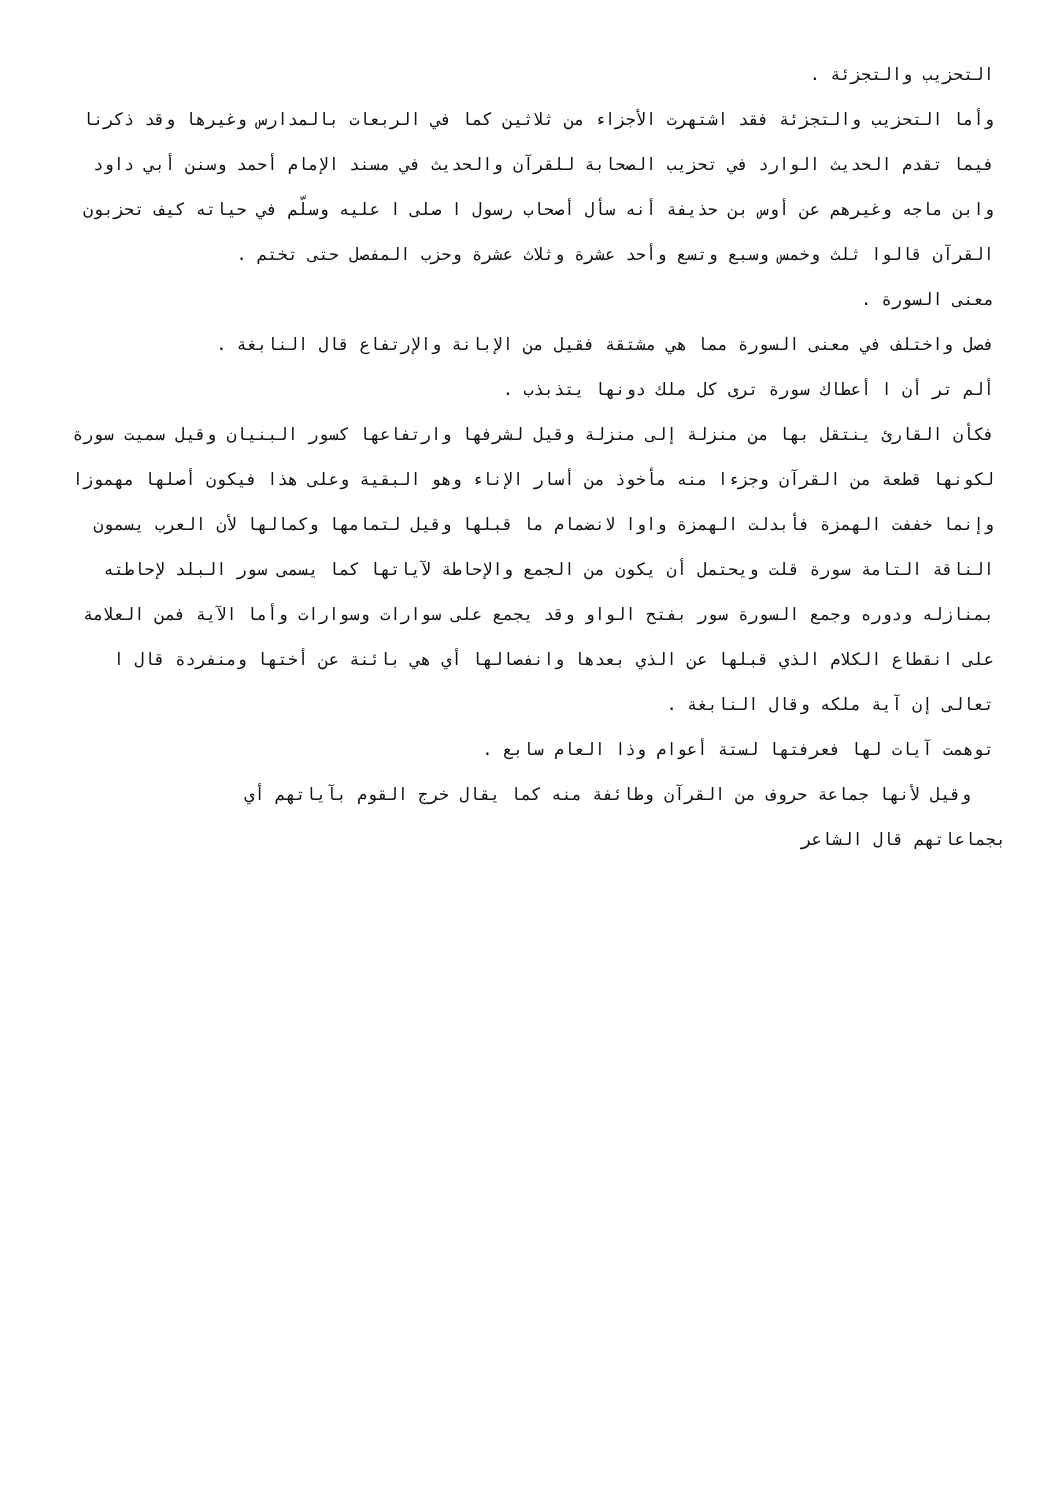التحزيب والتجزئة .
وأما التحزيب والتجزئة فقد اشتهرت الأجزاء من ثلاثين كما في الربعات بالمدارس وغيرها وقد ذكرنا فيما تقدم الحديث الوارد في تحزيب الصحابة للقرآن والحديث في مسند الإمام أحمد وسنن أبي داود وابن ماجه وغيرهم عن أوس بن حذيفة أنه سأل أصحاب رسول ا صلى ا عليه وسلّم في حياته كيف تحزبون القرآن قالوا ثلث وخمس وسبع وتسع وأحد عشرة وثلاث عشرة وحزب المفصل حتى تختم .
معنى السورة .
فصل واختلف في معنى السورة مما هي مشتقة فقيل من الإبانة والإرتفاع قال النابغة .
ألم تر أن ا أعطاك سورة ترى كل ملك دونها يتذبذب .
فكأن القارئ ينتقل بها من منزلة إلى منزلة وقيل لشرفها وارتفاعها كسور البنيان وقيل سميت سورة لكونها قطعة من القرآن وجزءا منه مأخوذ من أسار الإناء وهو البقية وعلى هذا فيكون أصلها مهموزا وإنما خففت الهمزة فأبدلت الهمزة واوا لانضمام ما قبلها وقيل لتمامها وكمالها لأن العرب يسمون الناقة التامة سورة قلت ويحتمل أن يكون من الجمع والإحاطة لآياتها كما يسمى سور البلد لإحاطته بمنازله ودوره وجمع السورة سور بفتح الواو وقد يجمع على سوارات وسوارات وأما الآية فمن العلامة على انقطاع الكلام الذي قبلها عن الذي بعدها وانفصالها أي هي بائنة عن أختها ومنفردة قال ا تعالى إن آية ملكه وقال النابغة .
توهمت آيات لها فعرفتها لستة أعوام وذا العام سابع .
وقيل لأنها جماعة حروف من القرآن وطائفة منه كما يقال خرج القوم بآياتهم أي
بجماعاتهم قال الشاعر